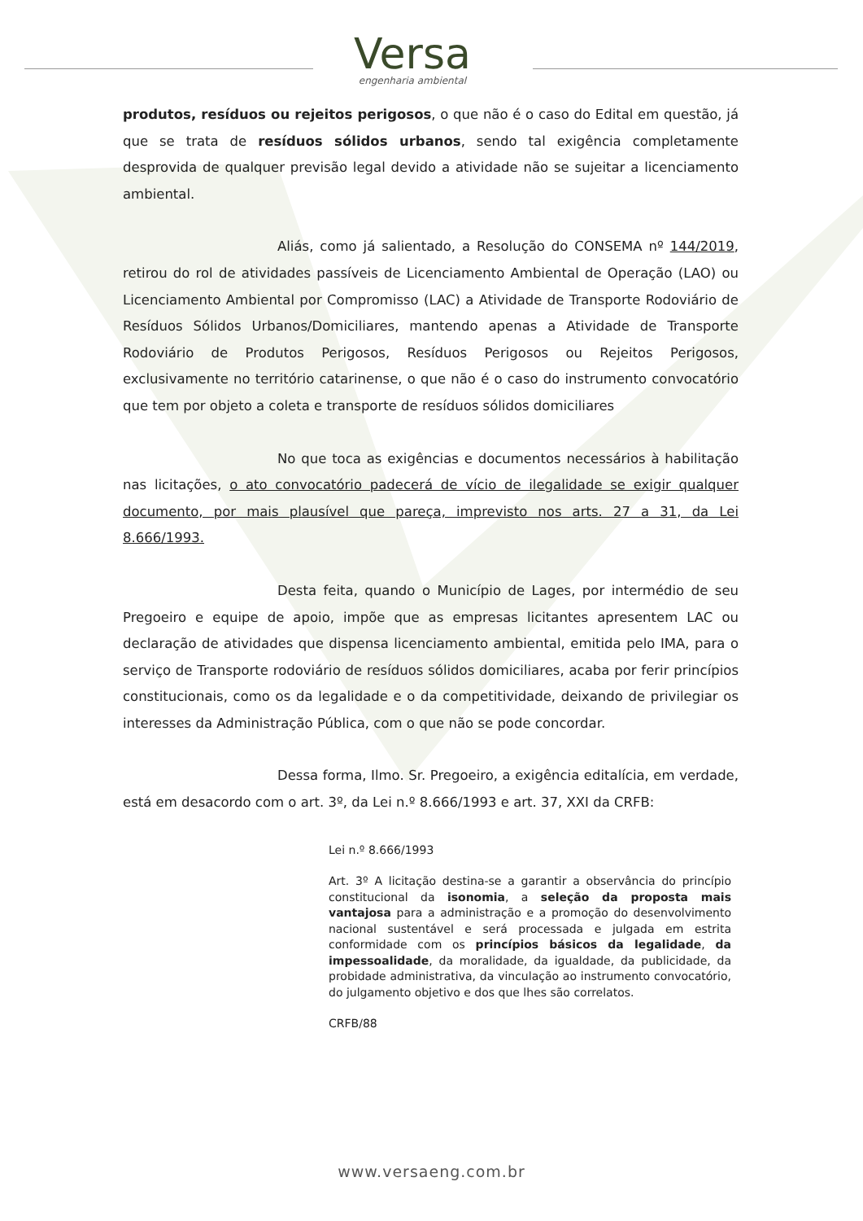Versa
engenharia ambiental
produtos, resíduos ou rejeitos perigosos, o que não é o caso do Edital em questão, já que se trata de resíduos sólidos urbanos, sendo tal exigência completamente desprovida de qualquer previsão legal devido a atividade não se sujeitar a licenciamento ambiental.
Aliás, como já salientado, a Resolução do CONSEMA nº 144/2019, retirou do rol de atividades passíveis de Licenciamento Ambiental de Operação (LAO) ou Licenciamento Ambiental por Compromisso (LAC) a Atividade de Transporte Rodoviário de Resíduos Sólidos Urbanos/Domiciliares, mantendo apenas a Atividade de Transporte Rodoviário de Produtos Perigosos, Resíduos Perigosos ou Rejeitos Perigosos, exclusivamente no território catarinense, o que não é o caso do instrumento convocatório que tem por objeto a coleta e transporte de resíduos sólidos domiciliares
No que toca as exigências e documentos necessários à habilitação nas licitações, o ato convocatório padecerá de vício de ilegalidade se exigir qualquer documento, por mais plausível que pareça, imprevisto nos arts. 27 a 31, da Lei 8.666/1993.
Desta feita, quando o Município de Lages, por intermédio de seu Pregoeiro e equipe de apoio, impõe que as empresas licitantes apresentem LAC ou declaração de atividades que dispensa licenciamento ambiental, emitida pelo IMA, para o serviço de Transporte rodoviário de resíduos sólidos domiciliares, acaba por ferir princípios constitucionais, como os da legalidade e o da competitividade, deixando de privilegiar os interesses da Administração Pública, com o que não se pode concordar.
Dessa forma, Ilmo. Sr. Pregoeiro, a exigência editalícia, em verdade, está em desacordo com o art. 3º, da Lei n.º 8.666/1993 e art. 37, XXI da CRFB:
Lei n.º 8.666/1993
Art. 3º A licitação destina-se a garantir a observância do princípio constitucional da isonomia, a seleção da proposta mais vantajosa para a administração e a promoção do desenvolvimento nacional sustentável e será processada e julgada em estrita conformidade com os princípios básicos da legalidade, da impessoalidade, da moralidade, da igualdade, da publicidade, da probidade administrativa, da vinculação ao instrumento convocatório, do julgamento objetivo e dos que lhes são correlatos.
CRFB/88
www.versaeng.com.br